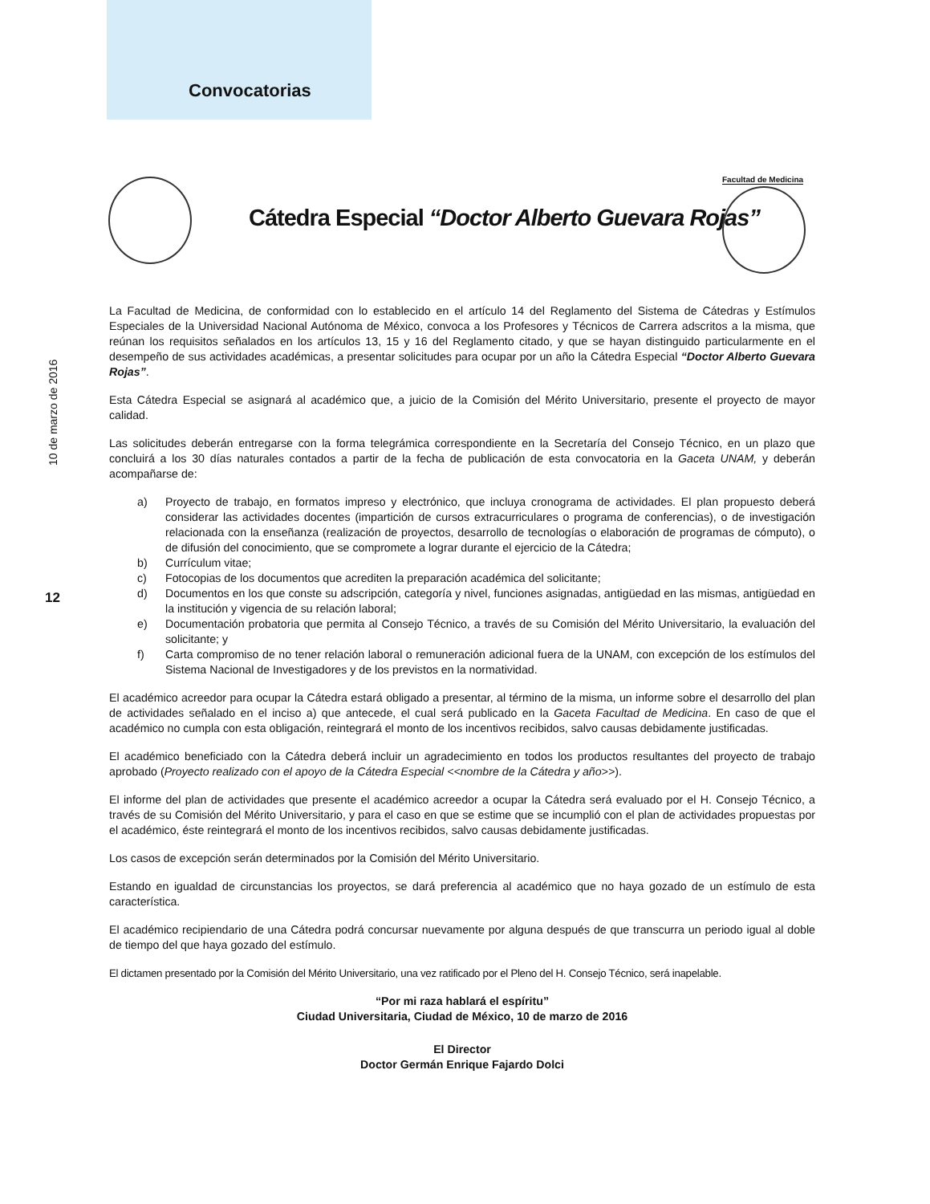Convocatorias
10 de marzo de 2016
12
Cátedra Especial “Doctor Alberto Guevara Rojas”
Facultad de Medicina
La Facultad de Medicina, de conformidad con lo establecido en el artículo 14 del Reglamento del Sistema de Cátedras y Estímulos Especiales de la Universidad Nacional Autónoma de México, convoca a los Profesores y Técnicos de Carrera adscritos a la misma, que reúnan los requisitos señalados en los artículos 13, 15 y 16 del Reglamento citado, y que se hayan distinguido particularmente en el desempeño de sus actividades académicas, a presentar solicitudes para ocupar por un año la Cátedra Especial “Doctor Alberto Guevara Rojas”.
Esta Cátedra Especial se asignará al académico que, a juicio de la Comisión del Mérito Universitario, presente el proyecto de mayor calidad.
Las solicitudes deberán entregarse con la forma telegrámica correspondiente en la Secretaría del Consejo Técnico, en un plazo que concluirá a los 30 días naturales contados a partir de la fecha de publicación de esta convocatoria en la Gaceta UNAM, y deberán acompañarse de:
a) Proyecto de trabajo, en formatos impreso y electrónico, que incluya cronograma de actividades. El plan propuesto deberá considerar las actividades docentes (impartición de cursos extracurriculares o programa de conferencias), o de investigación relacionada con la enseñanza (realización de proyectos, desarrollo de tecnologías o elaboración de programas de cómputo), o de difusión del conocimiento, que se compromete a lograr durante el ejercicio de la Cátedra;
b) Currículum vitae;
c) Fotocopias de los documentos que acrediten la preparación académica del solicitante;
d) Documentos en los que conste su adscripción, categoría y nivel, funciones asignadas, antigüedad en las mismas, antigüedad en la institución y vigencia de su relación laboral;
e) Documentación probatoria que permita al Consejo Técnico, a través de su Comisión del Mérito Universitario, la evaluación del solicitante; y
f) Carta compromiso de no tener relación laboral o remuneración adicional fuera de la UNAM, con excepción de los estímulos del Sistema Nacional de Investigadores y de los previstos en la normatividad.
El académico acreedor para ocupar la Cátedra estará obligado a presentar, al término de la misma, un informe sobre el desarrollo del plan de actividades señalado en el inciso a) que antecede, el cual será publicado en la Gaceta Facultad de Medicina. En caso de que el académico no cumpla con esta obligación, reintegrará el monto de los incentivos recibidos, salvo causas debidamente justificadas.
El académico beneficiado con la Cátedra deberá incluir un agradecimiento en todos los productos resultantes del proyecto de trabajo aprobado (Proyecto realizado con el apoyo de la Cátedra Especial <<nombre de la Cátedra y año>>).
El informe del plan de actividades que presente el académico acreedor a ocupar la Cátedra será evaluado por el H. Consejo Técnico, a través de su Comisión del Mérito Universitario, y para el caso en que se estime que se incumplió con el plan de actividades propuestas por el académico, éste reintegrará el monto de los incentivos recibidos, salvo causas debidamente justificadas.
Los casos de excepción serán determinados por la Comisión del Mérito Universitario.
Estando en igualdad de circunstancias los proyectos, se dará preferencia al académico que no haya gozado de un estímulo de esta característica.
El académico recipiendario de una Cátedra podrá concursar nuevamente por alguna después de que transcurra un periodo igual al doble de tiempo del que haya gozado del estímulo.
El dictamen presentado por la Comisión del Mérito Universitario, una vez ratificado por el Pleno del H. Consejo Técnico, será inapelable.
“Por mi raza hablará el espíritu”
Ciudad Universitaria, Ciudad de México, 10 de marzo de 2016
El Director
Doctor Germán Enrique Fajardo Dolci